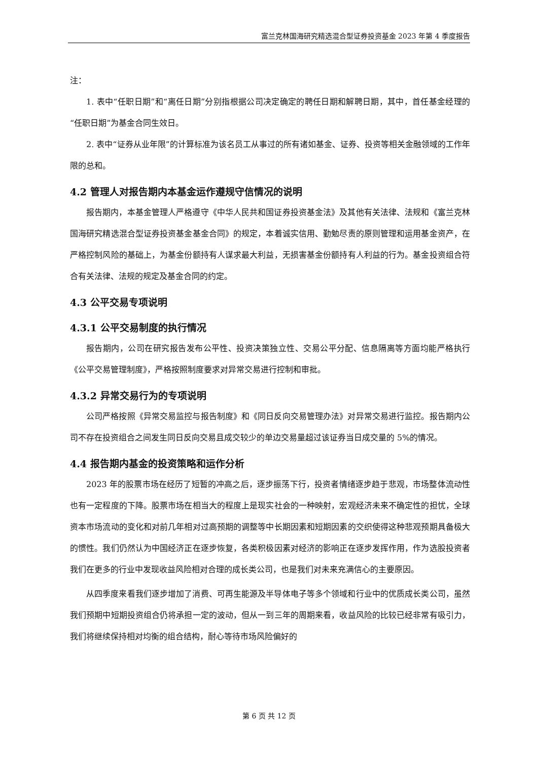富兰克林国海研究精选混合型证券投资基金 2023 年第 4 季度报告
注：
1. 表中“任职日期”和“离任日期”分别指根据公司决定确定的聘任日期和解聘日期，其中，首任基金经理的“任职日期”为基金合同生效日。
2. 表中“证券从业年限”的计算标准为该名员工从事过的所有诸如基金、证券、投资等相关金融领域的工作年限的总和。
4.2 管理人对报告期内本基金运作遵规守信情况的说明
报告期内，本基金管理人严格遵守《中华人民共和国证券投资基金法》及其他有关法律、法规和《富兰克林国海研究精选混合型证券投资基金基金合同》的规定，本着诚实信用、勤勉尽责的原则管理和运用基金资产，在严格控制风险的基础上，为基金份额持有人谋求最大利益，无损害基金份额持有人利益的行为。基金投资组合符合有关法律、法规的规定及基金合同的约定。
4.3 公平交易专项说明
4.3.1 公平交易制度的执行情况
报告期内，公司在研究报告发布公平性、投资决策独立性、交易公平分配、信息隔离等方面均能严格执行《公平交易管理制度》，严格按照制度要求对异常交易进行控制和审批。
4.3.2 异常交易行为的专项说明
公司严格按照《异常交易监控与报告制度》和《同日反向交易管理办法》对异常交易进行监控。报告期内公司不存在投资组合之间发生同日反向交易且成交较少的单边交易量超过该证券当日成交量的 5%的情况。
4.4 报告期内基金的投资策略和运作分析
2023 年的股票市场在经历了短暂的冲高之后，逐步振荡下行，投资者情绪逐步趋于悲观，市场整体流动性也有一定程度的下降。股票市场在相当大的程度上是现实社会的一种映射，宏观经济未来不确定性的担忧，全球资本市场流动的变化和对前几年相对过高预期的调整等中长期因素和短期因素的交织使得这种悲观预期具备极大的惯性。我们仍然认为中国经济正在逐步恢复，各类积极因素对经济的影响正在逐步发挥作用，作为选股投资者我们在更多的行业中发现收益风险相对合理的成长类公司，也是我们对未来充满信心的主要原因。
从四季度来看我们逐步增加了消费、可再生能源及半导体电子等多个领域和行业中的优质成长类公司，虽然我们预期中短期投资组合仍将承担一定的波动，但从一到三年的周期来看，收益风险的比较已经非常有吸引力，我们将继续保持相对均衡的组合结构，耐心等待市场风险偏好的
第 6 页 共 12 页